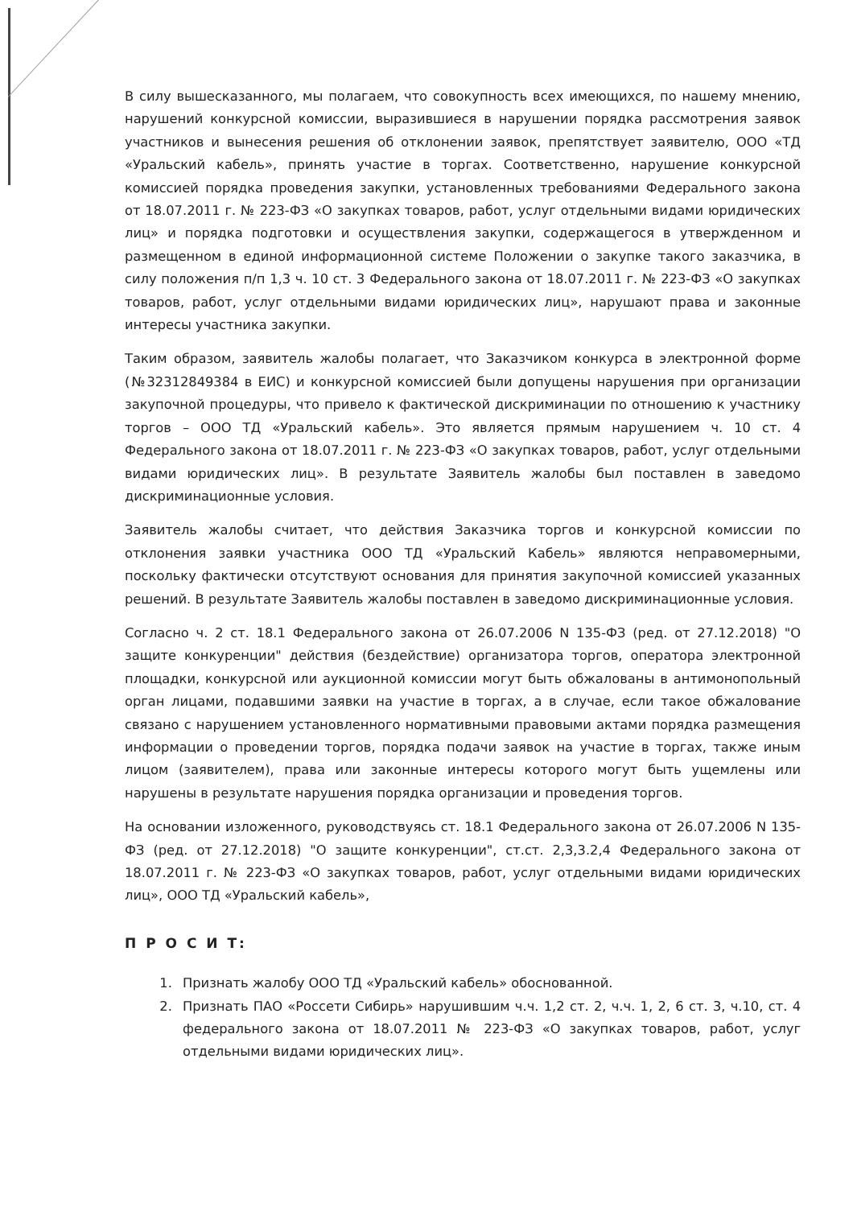В силу вышесказанного, мы полагаем, что совокупность всех имеющихся, по нашему мнению, нарушений конкурсной комиссии, выразившиеся в нарушении порядка рассмотрения заявок участников и вынесения решения об отклонении заявок, препятствует заявителю, ООО «ТД «Уральский кабель», принять участие в торгах. Соответственно, нарушение конкурсной комиссией порядка проведения закупки, установленных требованиями Федерального закона от 18.07.2011 г. № 223-ФЗ «О закупках товаров, работ, услуг отдельными видами юридических лиц» и порядка подготовки и осуществления закупки, содержащегося в утвержденном и размещенном в единой информационной системе Положении о закупке такого заказчика, в силу положения п/п 1,3 ч. 10 ст. 3 Федерального закона от 18.07.2011 г. № 223-ФЗ «О закупках товаров, работ, услуг отдельными видами юридических лиц», нарушают права и законные интересы участника закупки.
Таким образом, заявитель жалобы полагает, что Заказчиком конкурса в электронной форме (№32312849384 в ЕИС) и конкурсной комиссией были допущены нарушения при организации закупочной процедуры, что привело к фактической дискриминации по отношению к участнику торгов – ООО ТД «Уральский кабель». Это является прямым нарушением ч. 10 ст. 4 Федерального закона от 18.07.2011 г. № 223-ФЗ «О закупках товаров, работ, услуг отдельными видами юридических лиц». В результате Заявитель жалобы был поставлен в заведомо дискриминационные условия.
Заявитель жалобы считает, что действия Заказчика торгов и конкурсной комиссии по отклонения заявки участника ООО ТД «Уральский Кабель» являются неправомерными, поскольку фактически отсутствуют основания для принятия закупочной комиссией указанных решений. В результате Заявитель жалобы поставлен в заведомо дискриминационные условия.
Согласно ч. 2 ст. 18.1 Федерального закона от 26.07.2006 N 135-ФЗ (ред. от 27.12.2018) "О защите конкуренции" действия (бездействие) организатора торгов, оператора электронной площадки, конкурсной или аукционной комиссии могут быть обжалованы в антимонопольный орган лицами, подавшими заявки на участие в торгах, а в случае, если такое обжалование связано с нарушением установленного нормативными правовыми актами порядка размещения информации о проведении торгов, порядка подачи заявок на участие в торгах, также иным лицом (заявителем), права или законные интересы которого могут быть ущемлены или нарушены в результате нарушения порядка организации и проведения торгов.
На основании изложенного, руководствуясь ст. 18.1 Федерального закона от 26.07.2006 N 135-ФЗ (ред. от 27.12.2018) "О защите конкуренции", ст.ст. 2,3,3.2,4 Федерального закона от 18.07.2011 г. № 223-ФЗ «О закупках товаров, работ, услуг отдельными видами юридических лиц», ООО ТД «Уральский кабель»,
П Р О С И Т:
1. Признать жалобу ООО ТД «Уральский кабель» обоснованной.
2. Признать ПАО «Россети Сибирь» нарушившим ч.ч. 1,2 ст. 2, ч.ч. 1, 2, 6 ст. 3, ч.10, ст. 4 федерального закона от 18.07.2011 № 223-ФЗ «О закупках товаров, работ, услуг отдельными видами юридических лиц».